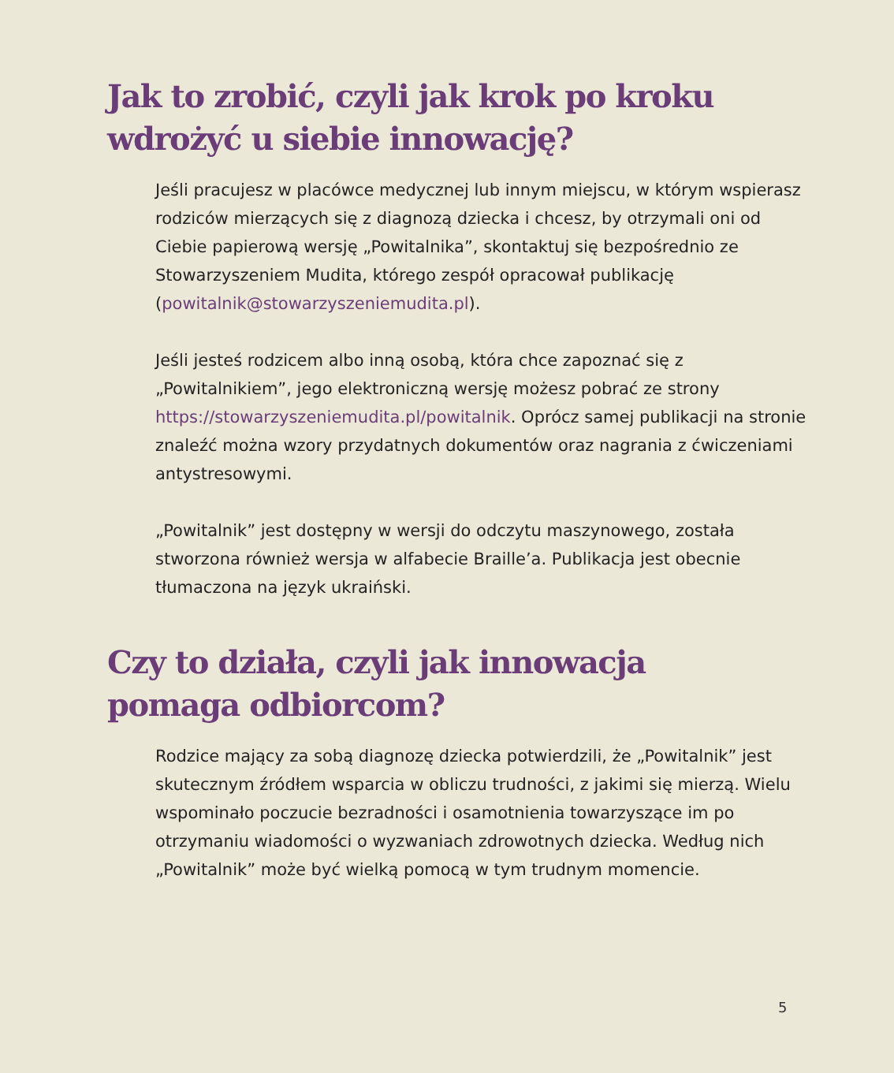Jak to zrobić, czyli jak krok po kroku
wdrożyć u siebie innowację?
Jeśli pracujesz w placówce medycznej lub innym miejscu, w którym wspierasz rodziców mierzących się z diagnozą dziecka i chcesz, by otrzymali oni od Ciebie papierową wersję „Powitalnika”, skontaktuj się bezpośrednio ze Stowarzyszeniem Mudita, którego zespół opracował publikację (powitalnik@stowarzyszeniemudita.pl).
Jeśli jesteś rodzicem albo inną osobą, która chce zapoznać się z „Powitalnikiem”, jego elektroniczną wersję możesz pobrać ze strony https://stowarzyszeniemudita.pl/powitalnik. Oprócz samej publikacji na stronie znaleźć można wzory przydatnych dokumentów oraz nagrania z ćwiczeniami antystresowymi.
„Powitalnik” jest dostępny w wersji do odczytu maszynowego, została stworzona również wersja w alfabecie Braille’a. Publikacja jest obecnie tłumaczona na język ukraiński.
Czy to działa, czyli jak innowacja
pomaga odbiorcom?
Rodzice mający za sobą diagnozę dziecka potwierdzili, że „Powitalnik” jest skutecznym źródłem wsparcia w obliczu trudności, z jakimi się mierzą. Wielu wspominało poczucie bezradności i osamotnienia towarzyszące im po otrzymaniu wiadomości o wyzwaniach zdrowotnych dziecka. Według nich „Powitalnik” może być wielką pomocą w tym trudnym momencie.
5